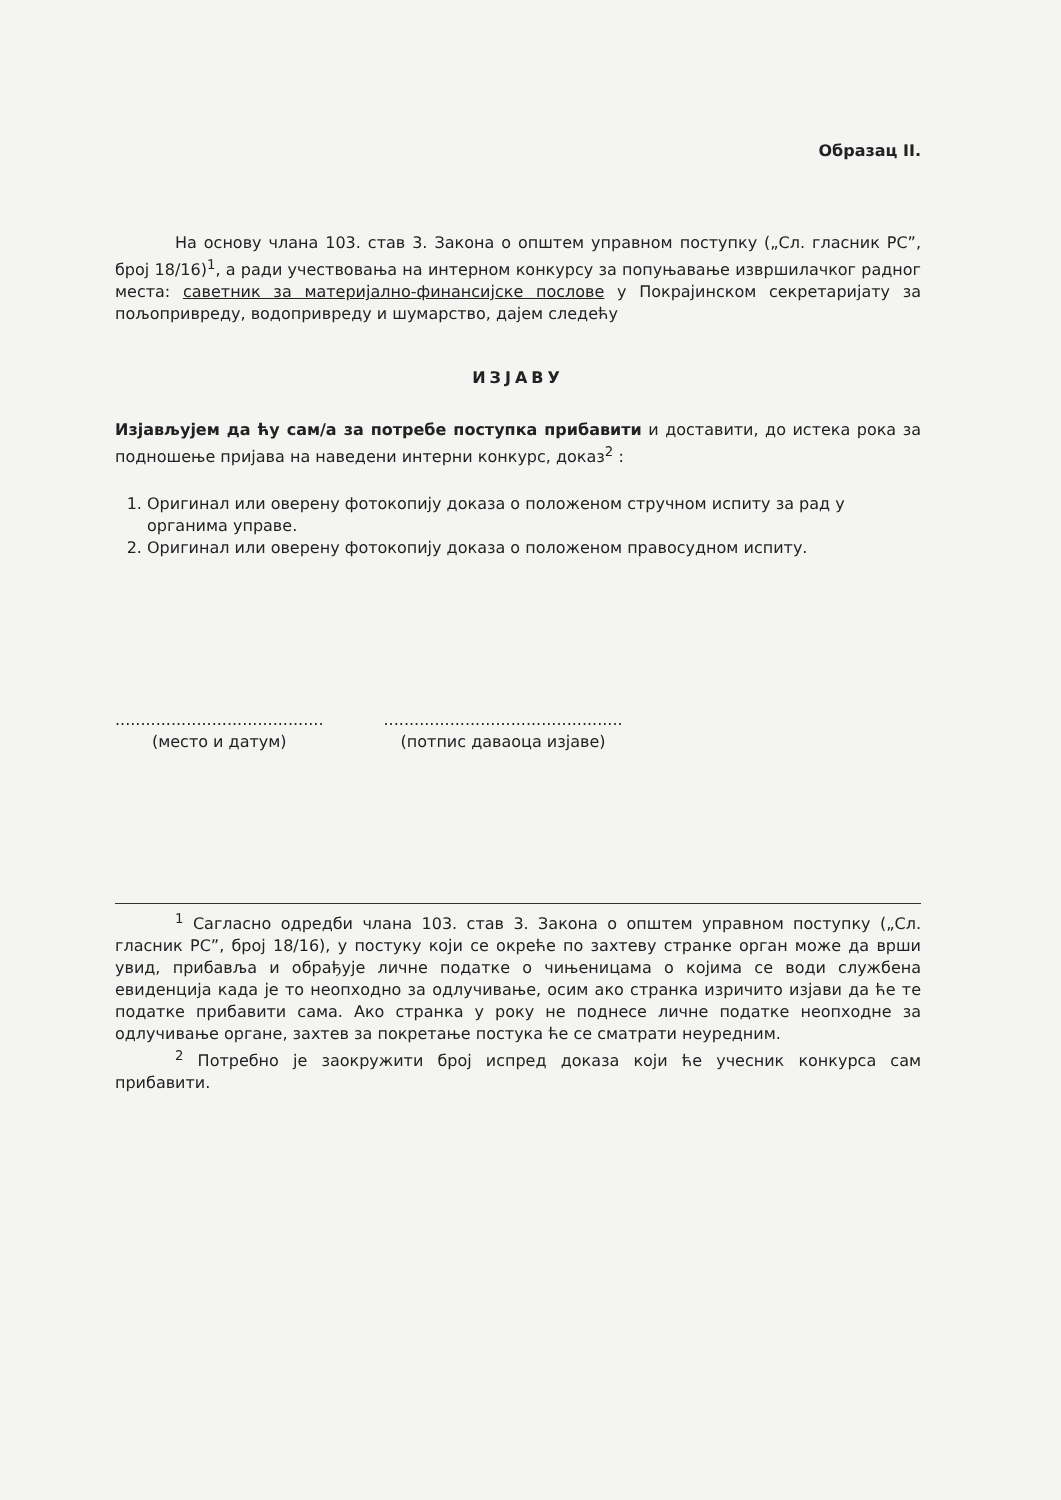Образац II.
На основу члана 103. став 3. Закона о општем управном поступку („Сл. гласник РС”, број 18/16)<sup>1</sup>, а ради учествовања на интерном конкурсу за попуњавање извршилачког радног места: саветник за материјално-финансијске послове у Покрајинском секретаријату за пољопривреду, водопривреду и шумарство, дајем следећу
ИЗЈАВУ
Изјављујем да ћу сам/а за потребе поступка прибавити и доставити, до истека рока за подношење пријава на наведени интерни конкурс, доказ<sup>2</sup> :
1. Оригинал или оверену фотокопију доказа о положеном стручном испиту за рад у органима управе.
2. Оригинал или оверену фотокопију доказа о положеном правосудном испиту.
.........................................
(место и датум)
...............................................
(потпис даваоца изјаве)
<sup>1</sup> Сагласно одредби члана 103. став 3. Закона о општем управном поступку („Сл. гласник РС”, број 18/16), у постуку који се окреће по захтеву странке орган може да врши увид, прибавља и обрађује личне податке о чињеницама о којима се води службена евиденција када је то неопходно за одлучивање, осим ако странка изричито изјави да ће те податке прибавити сама. Ако странка у року не поднесе личне податке неопходне за одлучивање органе, захтев за покретање постука ће се сматрати неуредним.
<sup>2</sup> Потребно је заокружити број испред доказа који ће учесник конкурса сам прибавити.